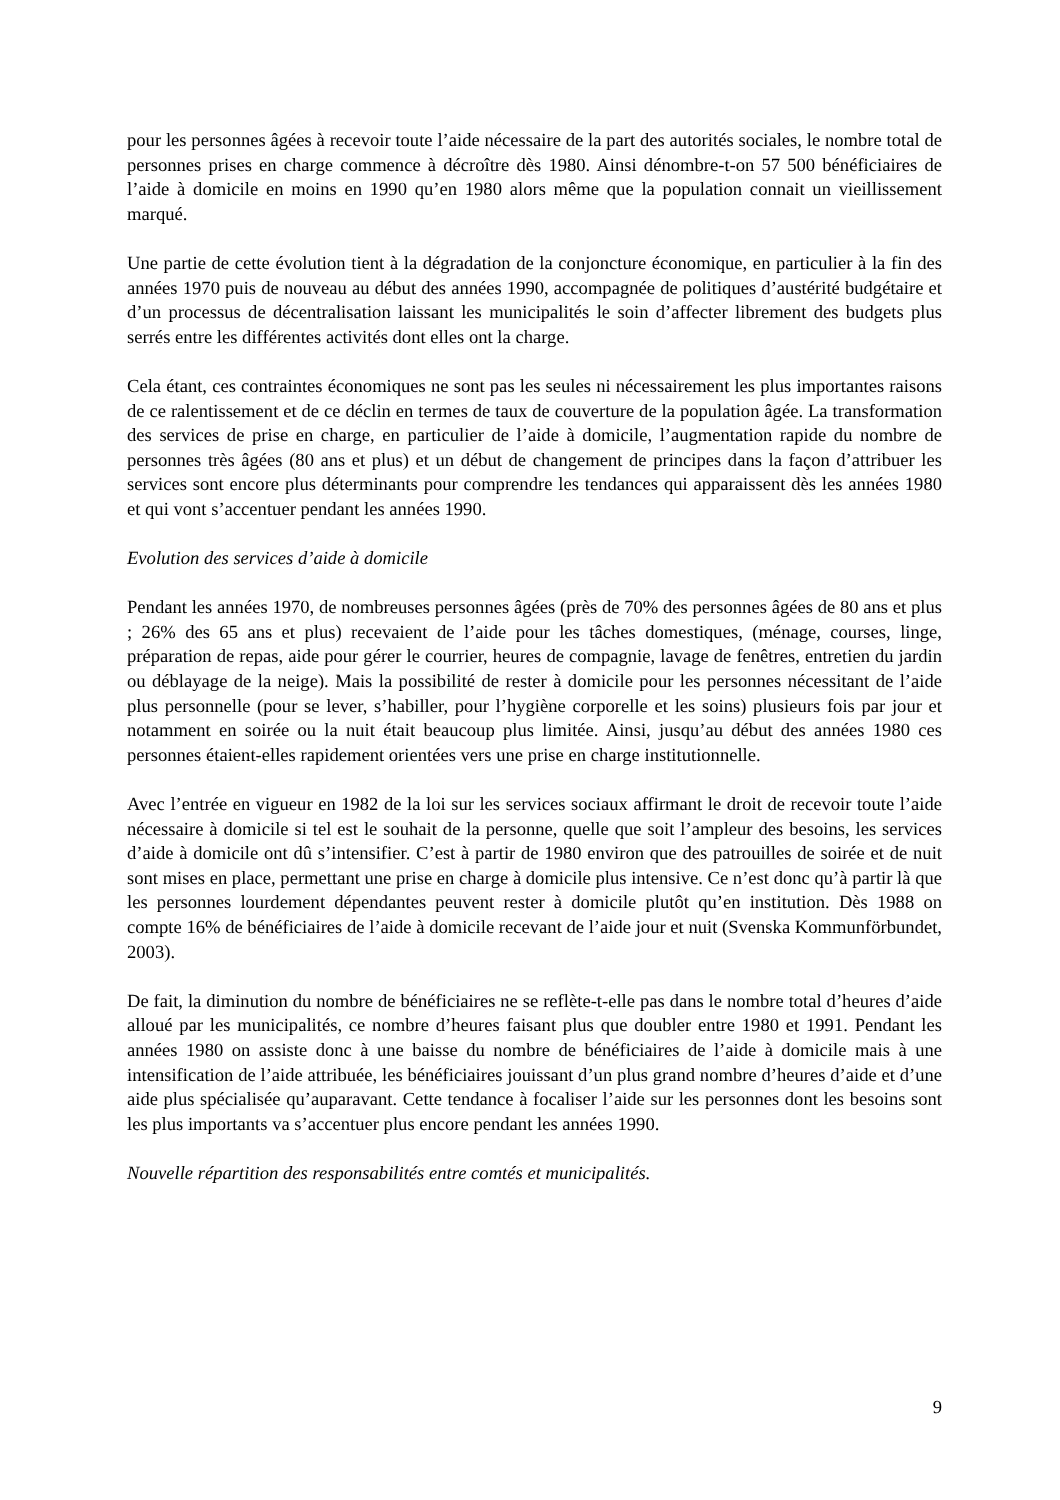pour les personnes âgées à recevoir toute l’aide nécessaire de la part des autorités sociales, le nombre total de personnes prises en charge commence à décroître dès 1980. Ainsi dénombre-t-on 57 500 bénéficiaires de l’aide à domicile en moins en 1990 qu’en 1980 alors même que la population connait un vieillissement marqué.
Une partie de cette évolution tient à la dégradation de la conjoncture économique, en particulier à la fin des années 1970 puis de nouveau au début des années 1990, accompagnée de politiques d’austérité budgétaire et d’un processus de décentralisation laissant les municipalités le soin d’affecter librement des budgets plus serrés entre les différentes activités dont elles ont la charge.
Cela étant, ces contraintes économiques ne sont pas les seules ni nécessairement les plus importantes raisons de ce ralentissement et de ce déclin en termes de taux de couverture de la population âgée. La transformation des services de prise en charge, en particulier de l’aide à domicile, l’augmentation rapide du nombre de personnes très âgées (80 ans et plus) et un début de changement de principes dans la façon d’attribuer les services sont encore plus déterminants pour comprendre les tendances qui apparaissent dès les années 1980 et qui vont s’accentuer pendant les années 1990.
Evolution des services d’aide à domicile
Pendant les années 1970, de nombreuses personnes âgées (près de 70% des personnes âgées de 80 ans et plus ; 26% des 65 ans et plus) recevaient de l’aide pour les tâches domestiques, (ménage, courses, linge, préparation de repas, aide pour gérer le courrier, heures de compagnie, lavage de fenêtres, entretien du jardin ou déblayage de la neige). Mais la possibilité de rester à domicile pour les personnes nécessitant de l’aide plus personnelle (pour se lever, s’habiller, pour l’hygiène corporelle et les soins) plusieurs fois par jour et notamment en soirée ou la nuit était beaucoup plus limitée. Ainsi, jusqu’au début des années 1980 ces personnes étaient-elles rapidement orientées vers une prise en charge institutionnelle.
Avec l’entrée en vigueur en 1982 de la loi sur les services sociaux affirmant le droit de recevoir toute l’aide nécessaire à domicile si tel est le souhait de la personne, quelle que soit l’ampleur des besoins, les services d’aide à domicile ont dû s’intensifier. C’est à partir de 1980 environ que des patrouilles de soirée et de nuit sont mises en place, permettant une prise en charge à domicile plus intensive. Ce n’est donc qu’à partir là que les personnes lourdement dépendantes peuvent rester à domicile plutôt qu’en institution. Dès 1988 on compte 16% de bénéficiaires de l’aide à domicile recevant de l’aide jour et nuit (Svenska Kommunförbundet, 2003).
De fait, la diminution du nombre de bénéficiaires ne se reflète-t-elle pas dans le nombre total d’heures d’aide alloué par les municipalités, ce nombre d’heures faisant plus que doubler entre 1980 et 1991. Pendant les années 1980 on assiste donc à une baisse du nombre de bénéficiaires de l’aide à domicile mais à une intensification de l’aide attribuée, les bénéficiaires jouissant d’un plus grand nombre d’heures d’aide et d’une aide plus spécialisée qu’auparavant. Cette tendance à focaliser l’aide sur les personnes dont les besoins sont les plus importants va s’accentuer plus encore pendant les années 1990.
Nouvelle répartition des responsabilités entre comtés et municipalités.
9